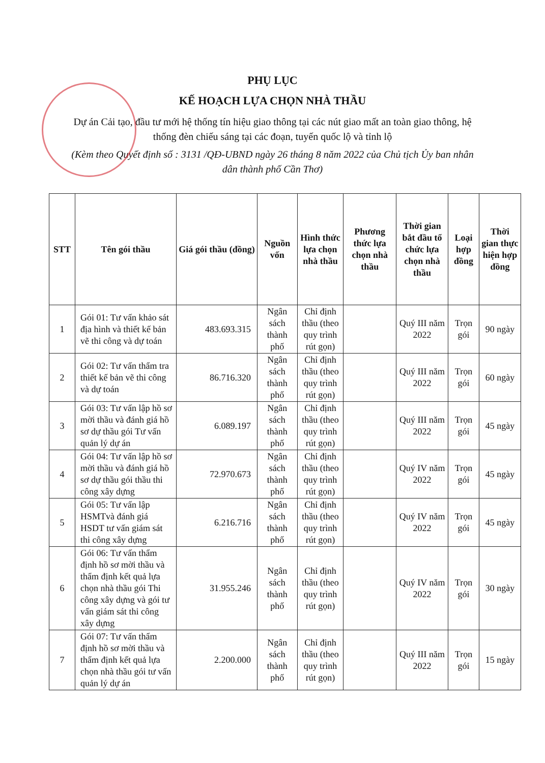PHỤ LỤC
KẾ HOẠCH LỰA CHỌN NHÀ THẦU
Dự án Cải tạo, đầu tư mới hệ thống tín hiệu giao thông tại các nút giao mất an toàn giao thông, hệ thống đèn chiếu sáng tại các đoạn, tuyến quốc lộ và tỉnh lộ
(Kèm theo Quyết định số : 3131 /QĐ-UBND ngày 26 tháng 8 năm 2022 của Chủ tịch Ủy ban nhân dân thành phố Cần Thơ)
| STT | Tên gói thầu | Giá gói thầu (đồng) | Nguồn vốn | Hình thức lựa chọn nhà thầu | Phương thức lựa chọn nhà thầu | Thời gian bắt đầu tổ chức lựa chọn nhà thầu | Loại hợp đồng | Thời gian thực hiện hợp đồng |
| --- | --- | --- | --- | --- | --- | --- | --- | --- |
| 1 | Gói 01: Tư vấn khảo sát địa hình và thiết kế bản vẽ thi công và dự toán | 483.693.315 | Ngân sách thành phố | Chỉ định thầu (theo quy trình rút gọn) | | Quý III năm 2022 | Trọn gói | 90 ngày |
| 2 | Gói 02: Tư vấn thẩm tra thiết kế bản vẽ thi công và dự toán | 86.716.320 | Ngân sách thành phố | Chỉ định thầu (theo quy trình rút gọn) | | Quý III năm 2022 | Trọn gói | 60 ngày |
| 3 | Gói 03: Tư vấn lập hồ sơ mời thầu và đánh giá hồ sơ dự thầu gói Tư vấn quản lý dự án | 6.089.197 | Ngân sách thành phố | Chỉ định thầu (theo quy trình rút gọn) | | Quý III năm 2022 | Trọn gói | 45 ngày |
| 4 | Gói 04: Tư vấn lập hồ sơ mời thầu và đánh giá hồ sơ dự thầu gói thầu thi công xây dựng | 72.970.673 | Ngân sách thành phố | Chỉ định thầu (theo quy trình rút gọn) | | Quý IV năm 2022 | Trọn gói | 45 ngày |
| 5 | Gói 05: Tư vấn lập HSMTvà đánh giá HSDT tư vấn giám sát thi công xây dựng | 6.216.716 | Ngân sách thành phố | Chỉ định thầu (theo quy trình rút gọn) | | Quý IV năm 2022 | Trọn gói | 45 ngày |
| 6 | Gói 06: Tư vấn thẩm định hồ sơ mời thầu và thẩm định kết quả lựa chọn nhà thầu gói Thi công xây dựng và gói tư vấn giám sát thi công xây dựng | 31.955.246 | Ngân sách thành phố | Chỉ định thầu (theo quy trình rút gọn) | | Quý IV năm 2022 | Trọn gói | 30 ngày |
| 7 | Gói 07: Tư vấn thẩm định hồ sơ mời thầu và thẩm định kết quả lựa chọn nhà thầu gói tư vấn quản lý dự án | 2.200.000 | Ngân sách thành phố | Chỉ định thầu (theo quy trình rút gọn) | | Quý III năm 2022 | Trọn gói | 15 ngày |